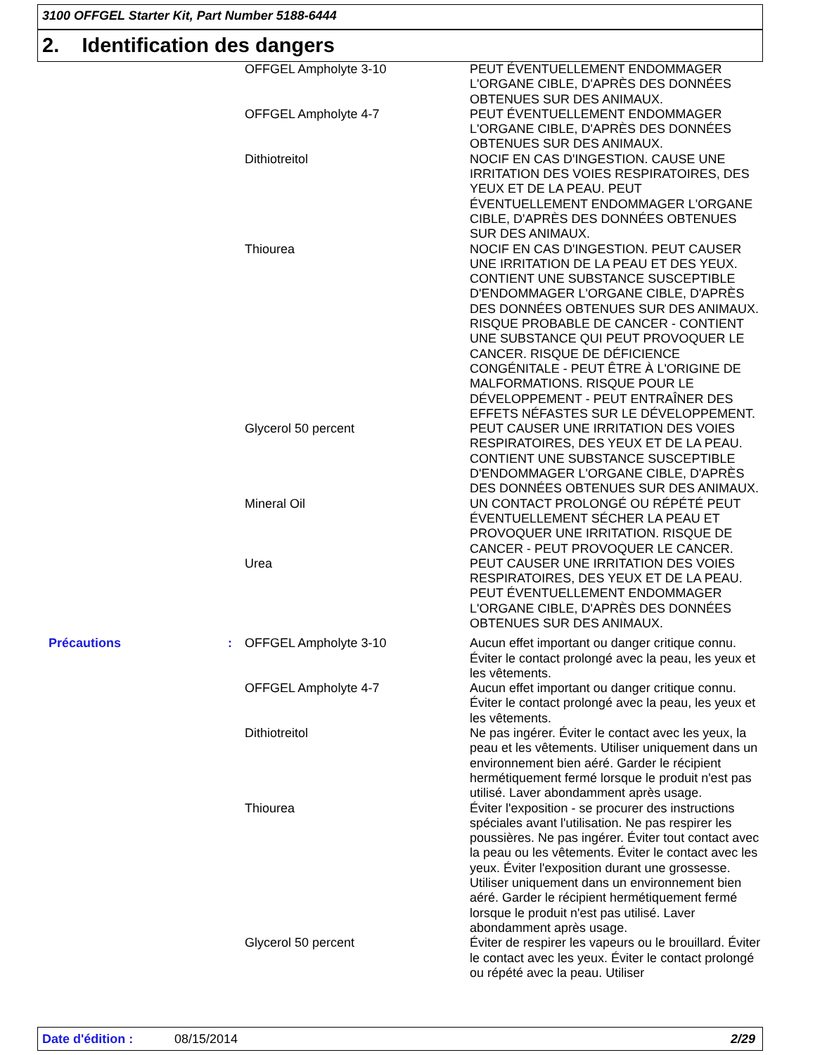3100 OFFGEL Starter Kit, Part Number 5188-6444
2. Identification des dangers
| | | OFFGEL Ampholyte 3-10 | PEUT ÉVENTUELLEMENT ENDOMMAGER L'ORGANE CIBLE, D'APRÈS DES DONNÉES OBTENUES SUR DES ANIMAUX. |
| | | OFFGEL Ampholyte 4-7 | PEUT ÉVENTUELLEMENT ENDOMMAGER L'ORGANE CIBLE, D'APRÈS DES DONNÉES OBTENUES SUR DES ANIMAUX. |
| | | Dithiotreitol | NOCIF EN CAS D'INGESTION. CAUSE UNE IRRITATION DES VOIES RESPIRATOIRES, DES YEUX ET DE LA PEAU. PEUT ÉVENTUELLEMENT ENDOMMAGER L'ORGANE CIBLE, D'APRÈS DES DONNÉES OBTENUES SUR DES ANIMAUX. |
| | | Thiourea | NOCIF EN CAS D'INGESTION. PEUT CAUSER UNE IRRITATION DE LA PEAU ET DES YEUX. CONTIENT UNE SUBSTANCE SUSCEPTIBLE D'ENDOMMAGER L'ORGANE CIBLE, D'APRÈS DES DONNÉES OBTENUES SUR DES ANIMAUX. RISQUE PROBABLE DE CANCER - CONTIENT UNE SUBSTANCE QUI PEUT PROVOQUER LE CANCER. RISQUE DE DÉFICIENCE CONGÉNITALE - PEUT ÊTRE À L'ORIGINE DE MALFORMATIONS. RISQUE POUR LE DÉVELOPPEMENT - PEUT ENTRAÎNER DES EFFETS NÉFASTES SUR LE DÉVELOPPEMENT. |
| | | Glycerol 50 percent | PEUT CAUSER UNE IRRITATION DES VOIES RESPIRATOIRES, DES YEUX ET DE LA PEAU. CONTIENT UNE SUBSTANCE SUSCEPTIBLE D'ENDOMMAGER L'ORGANE CIBLE, D'APRÈS DES DONNÉES OBTENUES SUR DES ANIMAUX. |
| | | Mineral Oil | UN CONTACT PROLONGÉ OU RÉPÉTÉ PEUT ÉVENTUELLEMENT SÉCHER LA PEAU ET PROVOQUER UNE IRRITATION. RISQUE DE CANCER - PEUT PROVOQUER LE CANCER. |
| | | Urea | PEUT CAUSER UNE IRRITATION DES VOIES RESPIRATOIRES, DES YEUX ET DE LA PEAU. PEUT ÉVENTUELLEMENT ENDOMMAGER L'ORGANE CIBLE, D'APRÈS DES DONNÉES OBTENUES SUR DES ANIMAUX. |
| Précautions | : | OFFGEL Ampholyte 3-10 | Aucun effet important ou danger critique connu. Éviter le contact prolongé avec la peau, les yeux et les vêtements. |
| | | OFFGEL Ampholyte 4-7 | Aucun effet important ou danger critique connu. Éviter le contact prolongé avec la peau, les yeux et les vêtements. |
| | | Dithiotreitol | Ne pas ingérer. Éviter le contact avec les yeux, la peau et les vêtements. Utiliser uniquement dans un environnement bien aéré. Garder le récipient hermétiquement fermé lorsque le produit n'est pas utilisé. Laver abondamment après usage. |
| | | Thiourea | Éviter l'exposition - se procurer des instructions spéciales avant l'utilisation. Ne pas respirer les poussières. Ne pas ingérer. Éviter tout contact avec la peau ou les vêtements. Éviter le contact avec les yeux. Éviter l'exposition durant une grossesse. Utiliser uniquement dans un environnement bien aéré. Garder le récipient hermétiquement fermé lorsque le produit n'est pas utilisé. Laver abondamment après usage. |
| | | Glycerol 50 percent | Éviter de respirer les vapeurs ou le brouillard. Éviter le contact avec les yeux. Éviter le contact prolongé ou répété avec la peau. Utiliser |
Date d'édition : 08/15/2014 2/29